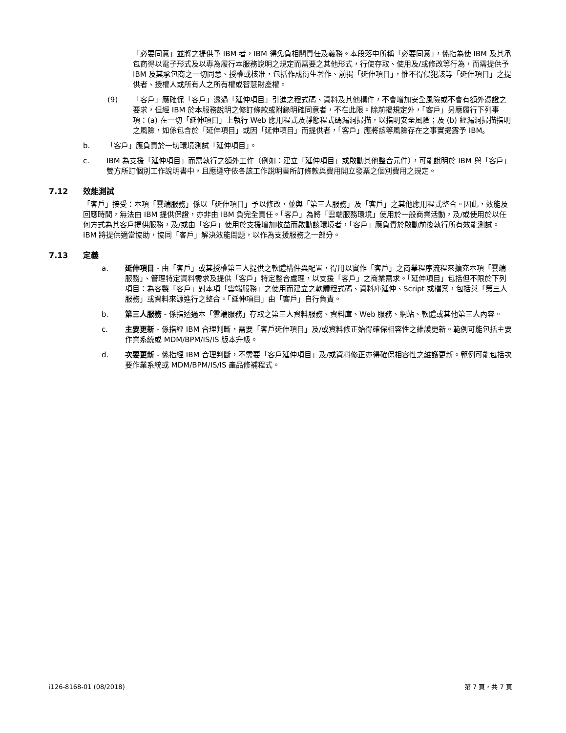「必要同意」並將之提供予 IBM 者，IBM 得免負相關責任及義務。本段落中所稱「必要同意」，係指為使 IBM 及其承包商得以電子形式及以專為履行本服務說明之規定而需要之其他形式，行使存取、使用及/或修改等行為，而需提供予 IBM 及其承包商之一切同意、授權或核准，包括作成衍生著作、前揭「延伸項目」，惟不得侵犯該等「延伸項目」之提供者、授權人或所有人之所有權或智慧財產權。
(9) 「客戶」應確保「客戶」透過「延伸項目」引進之程式碼、資料及其他構件，不會增加安全風險或不會有額外憑證之要求，但經 IBM 於本服務說明之修訂條款或附錄明確同意者，不在此限。除前揭規定外，「客戶」另應履行下列事項：(a) 在一切「延伸項目」上執行 Web 應用程式及靜態程式碼漏洞掃描，以指明安全風險；及 (b) 經漏洞掃描指明之風險，如係包含於「延伸項目」或因「延伸項目」而提供者，「客戶」應將該等風險存在之事實揭露予 IBM。
b. 「客戶」應負責於一切環境測試「延伸項目」。
c. IBM 為支援「延伸項目」而需執行之額外工作（例如：建立「延伸項目」或啟動其他整合元件），可能說明於 IBM 與「客戶」雙方所訂個別工作說明書中，且應遵守依各該工作說明書所訂條款與費用開立發票之個別費用之規定。
7.12 效能測試
「客戶」接受：本項「雲端服務」係以「延伸項目」予以修改，並與「第三人服務」及「客戶」之其他應用程式整合。因此，效能及回應時間，無法由 IBM 提供保證，亦非由 IBM 負完全責任。「客戶」為將「雲端服務環境」使用於一般商業活動，及/或使用於以任何方式為其客戶提供服務，及/或由「客戶」使用於支援增加收益而啟動該環境者，「客戶」應負責於啟動前後執行所有效能測試。IBM 將提供適當協助，協同「客戶」解決效能問題，以作為支援服務之一部分。
7.13 定義
a. 延伸項目 - 由「客戶」或其授權第三人提供之軟體構件與配置，得用以實作「客戶」之商業程序流程來擴充本項「雲端服務」、管理特定資料需求及提供「客戶」特定整合處理，以支援「客戶」之商業需求。「延伸項目」包括但不限於下列項目：為客製「客戶」對本項「雲端服務」之使用而建立之軟體程式碼、資料庫延伸、Script 或檔案，包括與「第三人服務」或資料來源進行之整合。「延伸項目」由「客戶」自行負責。
b. 第三人服務 - 係指透過本「雲端服務」存取之第三人資料服務、資料庫、Web 服務、網站、軟體或其他第三人內容。
c. 主要更新 - 係指經 IBM 合理判斷，需要「客戶延伸項目」及/或資料修正始得確保相容性之維護更新。範例可能包括主要作業系統或 MDM/BPM/IS/IS 版本升級。
d. 次要更新 - 係指經 IBM 合理判斷，不需要「客戶延伸項目」及/或資料修正亦得確保相容性之維護更新。範例可能包括次要作業系統或 MDM/BPM/IS/IS 產品修補程式。
i126-8168-01 (08/2018) 第 7 頁，共 7 頁